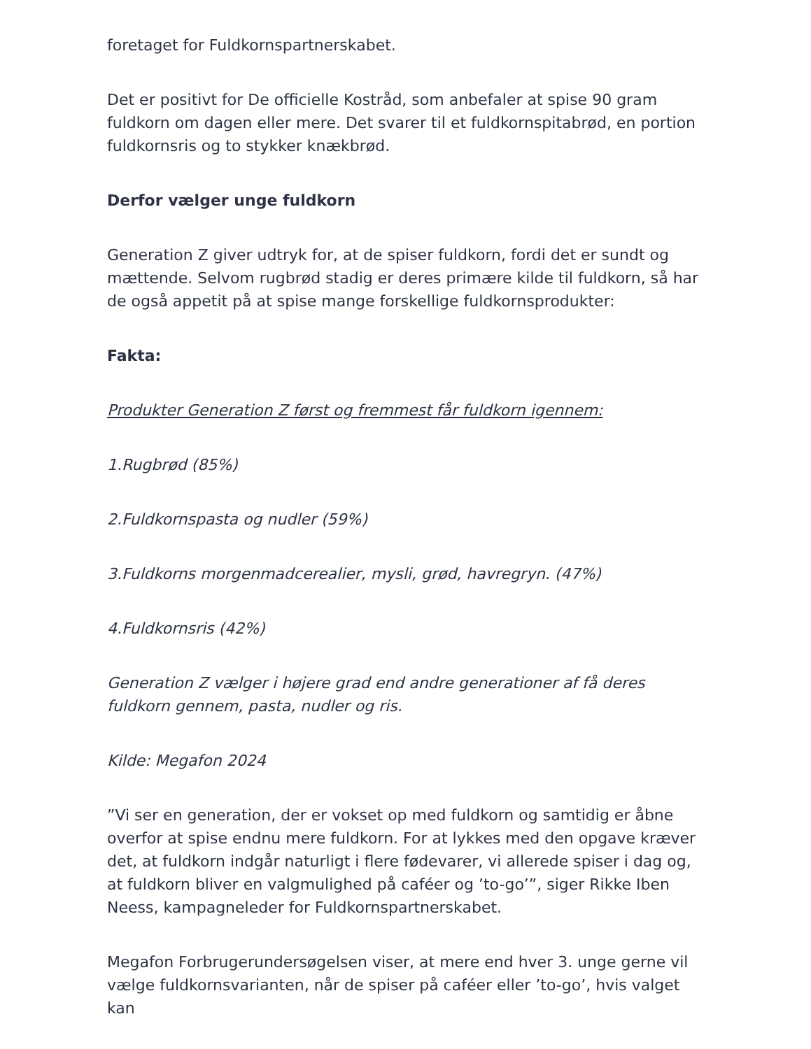foretaget for Fuldkornspartnerskabet.
Det er positivt for De officielle Kostråd, som anbefaler at spise 90 gram fuldkorn om dagen eller mere. Det svarer til et fuldkornspitabrød, en portion fuldkornsris og to stykker knækbrød.
Derfor vælger unge fuldkorn
Generation Z giver udtryk for, at de spiser fuldkorn, fordi det er sundt og mættende. Selvom rugbrød stadig er deres primære kilde til fuldkorn, så har de også appetit på at spise mange forskellige fuldkornsprodukter:
Fakta:
Produkter Generation Z først og fremmest får fuldkorn igennem:
1.Rugbrød (85%)
2.Fuldkornspasta og nudler (59%)
3.Fuldkorns morgenmadcerealier, mysli, grød, havregryn. (47%)
4.Fuldkornsris (42%)
Generation Z vælger i højere grad end andre generationer af få deres fuldkorn gennem, pasta, nudler og ris.
Kilde: Megafon 2024
”Vi ser en generation, der er vokset op med fuldkorn og samtidig er åbne overfor at spise endnu mere fuldkorn. For at lykkes med den opgave kræver det, at fuldkorn indgår naturligt i flere fødevarer, vi allerede spiser i dag og, at fuldkorn bliver en valgmulighed på caféer og ’to-go’”, siger Rikke Iben Neess, kampagneleder for Fuldkornspartnerskabet.
Megafon Forbrugerundersøgelsen viser, at mere end hver 3. unge gerne vil vælge fuldkornsvarianten, når de spiser på caféer eller ’to-go’, hvis valget kan